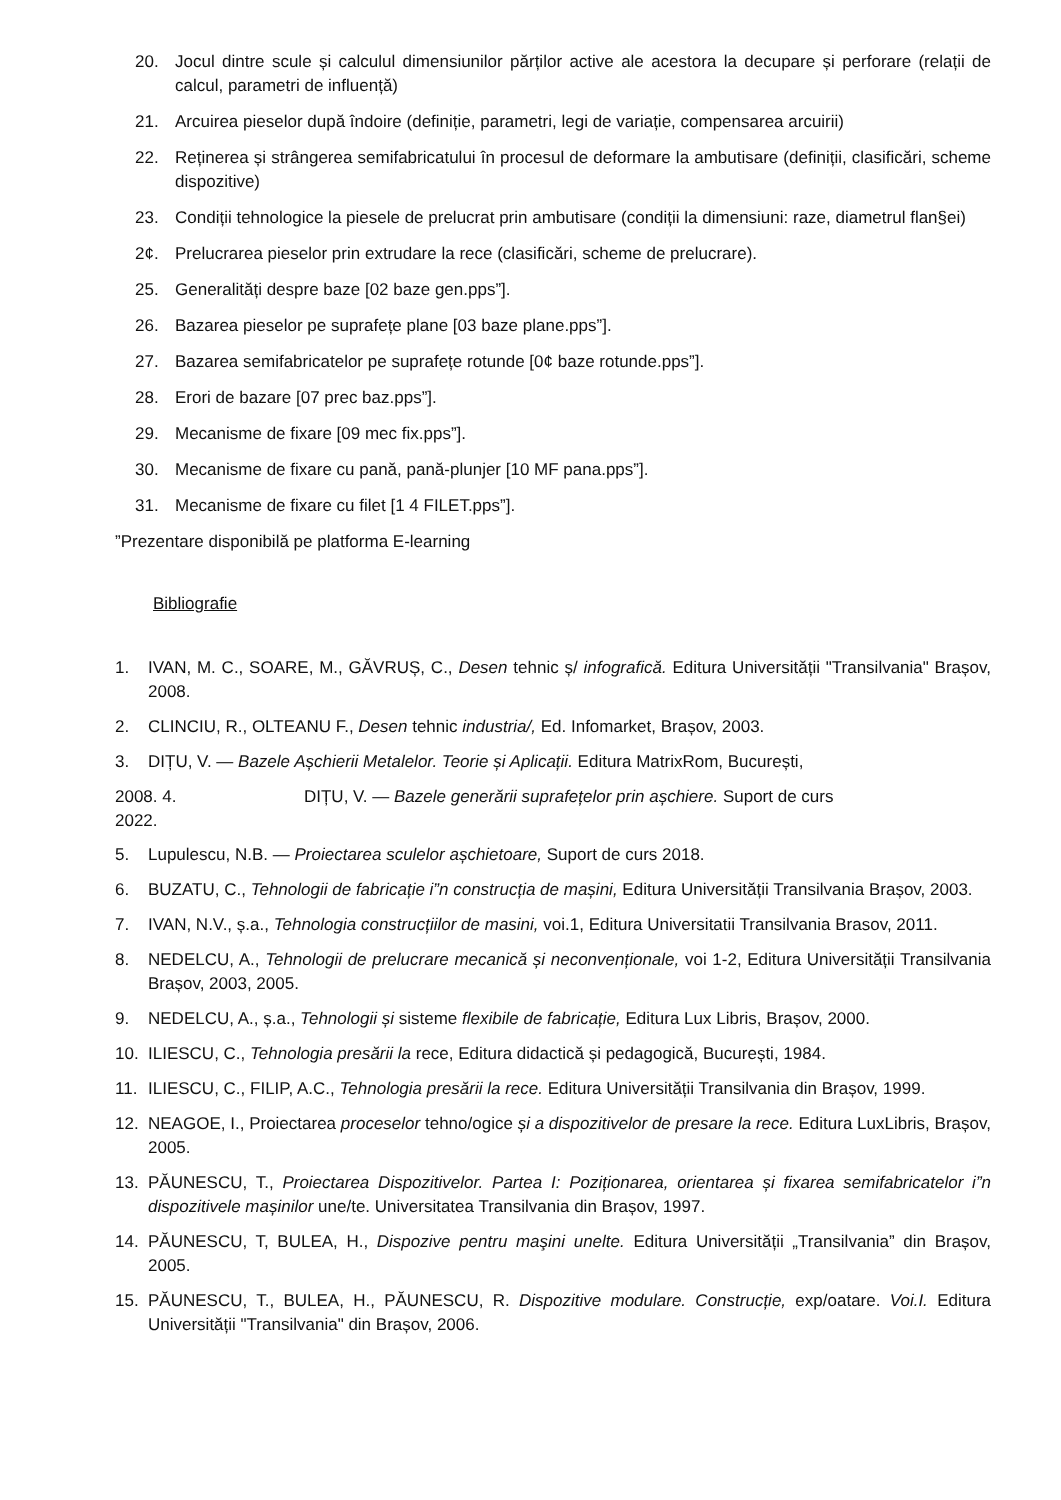20. Jocul dintre scule și calculul dimensiunilor părților active ale acestora la decupare și perforare (relații de calcul, parametri de influență)
21. Arcuirea pieselor după îndoire (definiție, parametri, legi de variație, compensarea arcuirii)
22. Reținerea și strângerea semifabricatului în procesul de deformare la ambutisare (definiții, clasificări, scheme dispozitive)
23. Condiții tehnologice la piesele de prelucrat prin ambutisare (condiții la dimensiuni: raze, diametrul flan§ei)
2¢. Prelucrarea pieselor prin extrudare la rece (clasificări, scheme de prelucrare).
25. Generalități despre baze [02 baze gen.pps”].
26. Bazarea pieselor pe suprafețe plane [03 baze plane.pps”].
27. Bazarea semifabricatelor pe suprafețe rotunde [0¢ baze rotunde.pps”].
28. Erori de bazare [07 prec baz.pps”].
29. Mecanisme de fixare [09 mec fix.pps”].
30. Mecanisme de fixare cu pană, pană-plunjer [10 MF pana.pps”].
31. Mecanisme de fixare cu filet [1 4 FILET.pps”].
”Prezentare disponibilă pe platforma E-learning
Bibliografie
1. IVAN, M. C., SOARE, M., GĂVRUȘ, C., Desen tehnic ș/ infografică. Editura Universității "Transilvania" Brașov, 2008.
2. CLINCIU, R., OLTEANU F., Desen tehnic industria/, Ed. Infomarket, Brașov, 2003.
3. DIȚU, V. — Bazele Așchierii Metalelor. Teorie și Aplicații. Editura MatrixRom, București,
2008. 4. DIȚU, V. — Bazele generării suprafețelor prin așchiere. Suport de curs
2022.
5. Lupulescu, N.B. — Proiectarea sculelor așchietoare, Suport de curs 2018.
6. BUZATU, C., Tehnologii de fabricație i”n construcția de mașini, Editura Universității Transilvania Brașov, 2003.
7. IVAN, N.V., ș.a., Tehnologia construcțiilor de masini, voi.1, Editura Universitatii Transilvania Brasov, 2011.
8. NEDELCU, A., Tehnologii de prelucrare mecanică și neconvenționale, voi 1-2, Editura Universității Transilvania Brașov, 2003, 2005.
9. NEDELCU, A., ș.a., Tehnologii și sisteme flexibile de fabricație, Editura Lux Libris, Brașov, 2000.
10. ILIESCU, C., Tehnologia presării la rece, Editura didactică și pedagogică, București, 1984.
11. ILIESCU, C., FILIP, A.C., Tehnologia presării la rece. Editura Universității Transilvania din Brașov, 1999.
12. NEAGOE, I., Proiectarea proceselor tehno/ogice și a dispozitivelor de presare la rece. Editura LuxLibris, Brașov, 2005.
13. PĂUNESCU, T., Proiectarea Dispozitivelor. Partea I: Poziționarea, orientarea și fixarea semifabricatelor i”n dispozitivele mașinilor une/te. Universitatea Transilvania din Brașov, 1997.
14. PĂUNESCU, T, BULEA, H., Dispozive pentru maşini unelte. Editura Universității „Transilvania” din Brașov, 2005.
15. PĂUNESCU, T., BULEA, H., PĂUNESCU, R. Dispozitive modulare. Construcție, exp/oatare. Voi.I. Editura Universității "Transilvania" din Brașov, 2006.